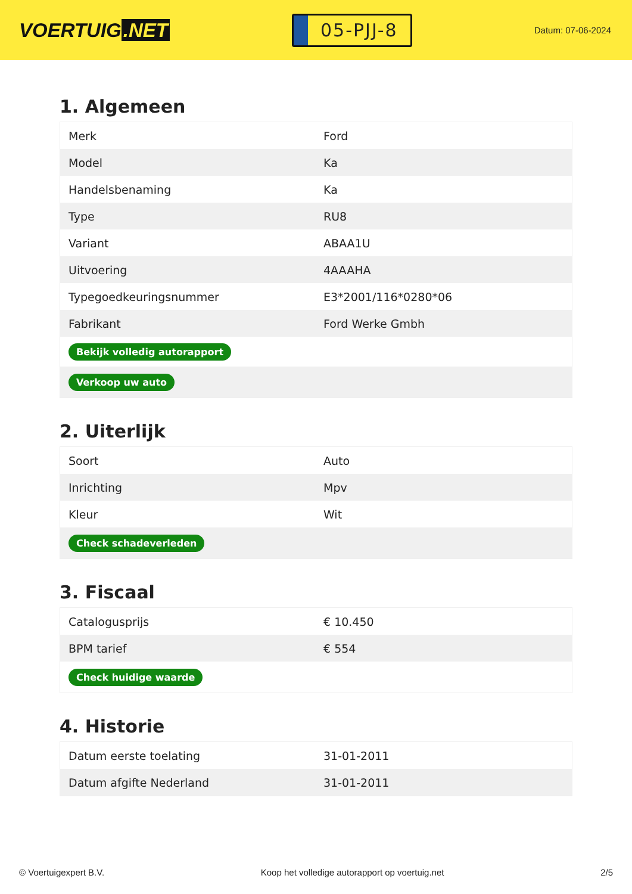VOERTUIG.NET
05-PJJ-8
Datum: 07-06-2024
1. Algemeen
| Merk | Ford |
| Model | Ka |
| Handelsbenaming | Ka |
| Type | RU8 |
| Variant | ABAA1U |
| Uitvoering | 4AAAHA |
| Typegoedkeuringsnummer | E3*2001/116*0280*06 |
| Fabrikant | Ford Werke Gmbh |
| Bekijk volledig autorapport | |
| Verkoop uw auto | |
2. Uiterlijk
| Soort | Auto |
| Inrichting | Mpv |
| Kleur | Wit |
| Check schadeverleden | |
3. Fiscaal
| Catalogusprijs | € 10.450 |
| BPM tarief | € 554 |
| Check huidige waarde | |
4. Historie
| Datum eerste toelating | 31-01-2011 |
| Datum afgifte Nederland | 31-01-2011 |
© Voertuigexpert B.V. Koop het volledige autorapport op voertuig.net 2/5